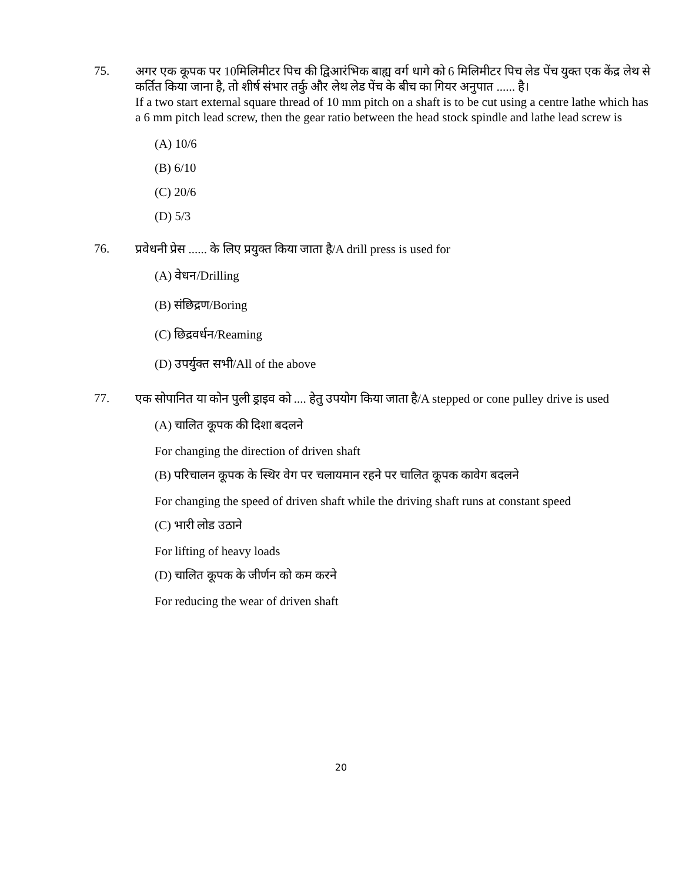75.
अगर एक कूपक पर 10मिलिमीटर पिच की द्विआरंभिक बाह्य वर्ग धागे को 6 मिलिमीटर पिच लेड पेंच युक्त एक केंद्र लेथ से कर्तित किया जाना है, तो शीर्ष संभार तर्कु और लेथ लेड पेंच के बीच का गियर अनुपात ...... है।
If a two start external square thread of 10 mm pitch on a shaft is to be cut using a centre lathe which has a 6 mm pitch lead screw, then the gear ratio between the head stock spindle and lathe lead screw is
(A) 10/6
(B) 6/10
(C) 20/6
(D) 5/3
76.
प्रवेधनी प्रेस ...... के लिए प्रयुक्त किया जाता है/A drill press is used for
(A) वेधन/Drilling
(B) संछिद्रण/Boring
(C) छिद्रवर्धन/Reaming
(D) उपर्युक्त सभी/All of the above
77.
एक सोपानित या कोन पुली ड्राइव को .... हेतु उपयोग किया जाता है/A stepped or cone pulley drive is used
(A) चालित कूपक की दिशा बदलने
For changing the direction of driven shaft
(B) परिचालन कूपक के स्थिर वेग पर चलायमान रहने पर चालित कूपक कावेग बदलने
For changing the speed of driven shaft while the driving shaft runs at constant speed
(C) भारी लोड उठाने
For lifting of heavy loads
(D) चालित कूपक के जीर्णन को कम करने
For reducing the wear of driven shaft
20